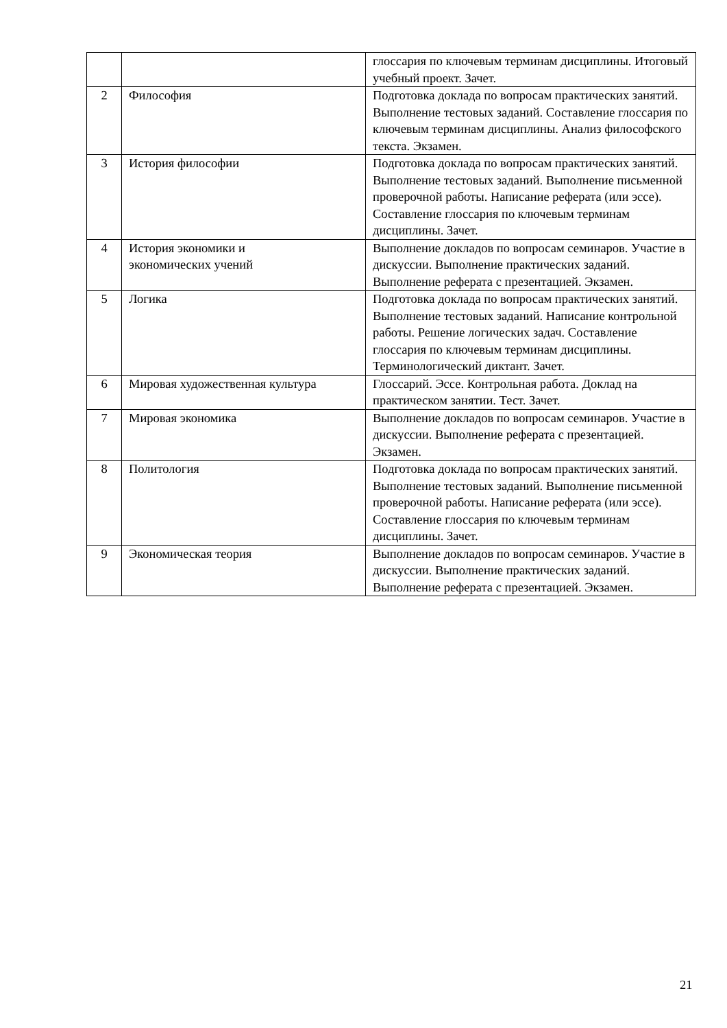| | | глоссария по ключевым терминам дисциплины. Итоговый учебный проект. Зачет. |
| 2 | Философия | Подготовка доклада по вопросам практических занятий. Выполнение тестовых заданий. Составление глоссария по ключевым терминам дисциплины. Анализ философского текста. Экзамен. |
| 3 | История философии | Подготовка доклада по вопросам практических занятий. Выполнение тестовых заданий. Выполнение письменной проверочной работы. Написание реферата (или эссе). Составление глоссария по ключевым терминам дисциплины. Зачет. |
| 4 | История экономики и экономических учений | Выполнение докладов по вопросам семинаров. Участие в дискуссии. Выполнение практических заданий. Выполнение реферата с презентацией. Экзамен. |
| 5 | Логика | Подготовка доклада по вопросам практических занятий. Выполнение тестовых заданий. Написание контрольной работы. Решение логических задач. Составление глоссария по ключевым терминам дисциплины. Терминологический диктант. Зачет. |
| 6 | Мировая художественная культура | Глоссарий. Эссе. Контрольная работа. Доклад на практическом занятии. Тест. Зачет. |
| 7 | Мировая экономика | Выполнение докладов по вопросам семинаров. Участие в дискуссии. Выполнение реферата с презентацией. Экзамен. |
| 8 | Политология | Подготовка доклада по вопросам практических занятий. Выполнение тестовых заданий. Выполнение письменной проверочной работы. Написание реферата (или эссе). Составление глоссария по ключевым терминам дисциплины. Зачет. |
| 9 | Экономическая теория | Выполнение докладов по вопросам семинаров. Участие в дискуссии. Выполнение практических заданий. Выполнение реферата с презентацией. Экзамен. |
21